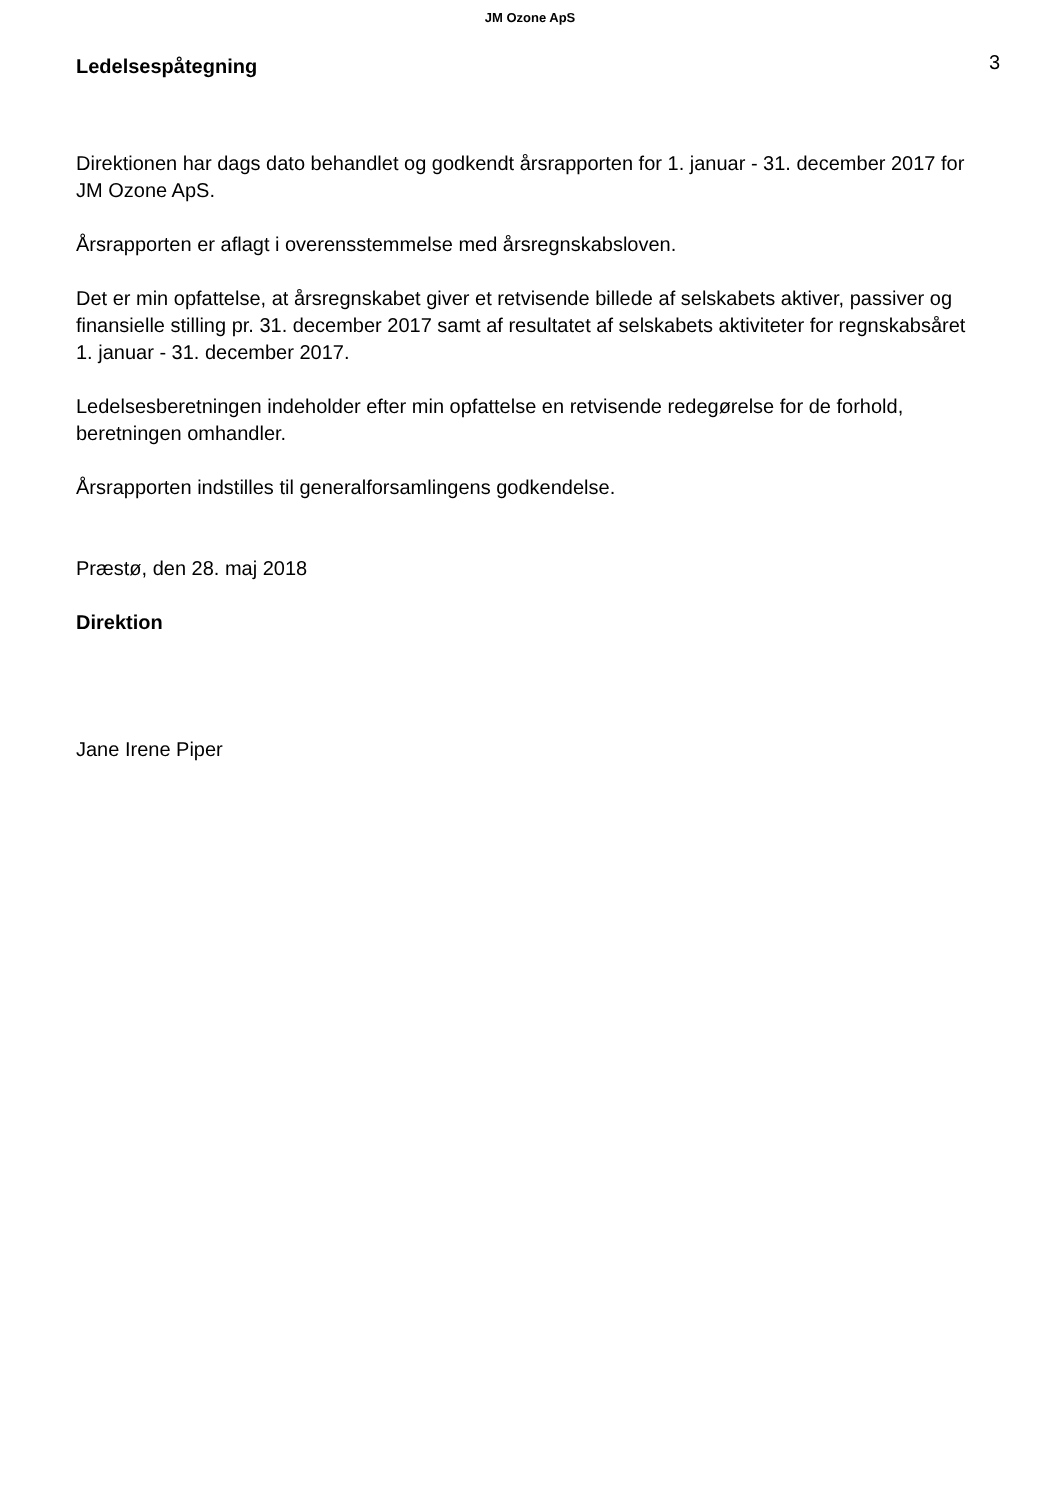JM Ozone ApS
Ledelsespåtegning
3
Direktionen har dags dato behandlet og godkendt årsrapporten for 1. januar - 31. december 2017 for JM Ozone ApS.
Årsrapporten er aflagt i overensstemmelse med årsregnskabsloven.
Det er min opfattelse, at årsregnskabet giver et retvisende billede af selskabets aktiver, passiver og finansielle stilling pr. 31. december 2017 samt af resultatet af selskabets aktiviteter for regnskabsåret 1. januar - 31. december 2017.
Ledelsesberetningen indeholder efter min opfattelse en retvisende redegørelse for de forhold, beretningen omhandler.
Årsrapporten indstilles til generalforsamlingens godkendelse.
Præstø, den 28. maj 2018
Direktion
Jane Irene Piper